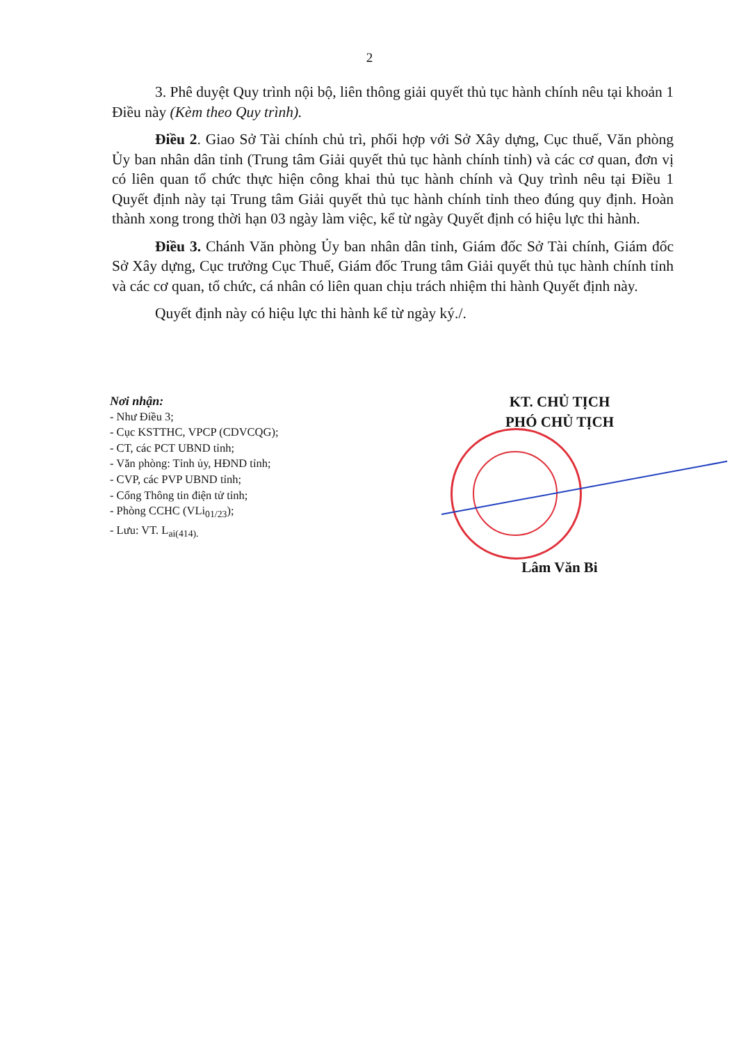2
3. Phê duyệt Quy trình nội bộ, liên thông giải quyết thủ tục hành chính nêu tại khoản 1 Điều này (Kèm theo Quy trình).
Điều 2. Giao Sở Tài chính chủ trì, phối hợp với Sở Xây dựng, Cục thuế, Văn phòng Ủy ban nhân dân tỉnh (Trung tâm Giải quyết thủ tục hành chính tỉnh) và các cơ quan, đơn vị có liên quan tổ chức thực hiện công khai thủ tục hành chính và Quy trình nêu tại Điều 1 Quyết định này tại Trung tâm Giải quyết thủ tục hành chính tỉnh theo đúng quy định. Hoàn thành xong trong thời hạn 03 ngày làm việc, kể từ ngày Quyết định có hiệu lực thi hành.
Điều 3. Chánh Văn phòng Ủy ban nhân dân tỉnh, Giám đốc Sở Tài chính, Giám đốc Sở Xây dựng, Cục trưởng Cục Thuế, Giám đốc Trung tâm Giải quyết thủ tục hành chính tỉnh và các cơ quan, tổ chức, cá nhân có liên quan chịu trách nhiệm thi hành Quyết định này.
Quyết định này có hiệu lực thi hành kể từ ngày ký./.
Nơi nhận:
- Như Điều 3;
- Cục KSTTHC, VPCP (CDVCQG);
- CT, các PCT UBND tỉnh;
- Văn phòng: Tỉnh ủy, HĐND tỉnh;
- CVP, các PVP UBND tỉnh;
- Cổng Thông tin điện tử tỉnh;
- Phòng CCHC (VLi<sub>01/23</sub>);
- Lưu: VT. L<sub>ai(414).</sub>
KT. CHỦ TỊCH
PHÓ CHỦ TỊCH
Lâm Văn Bi